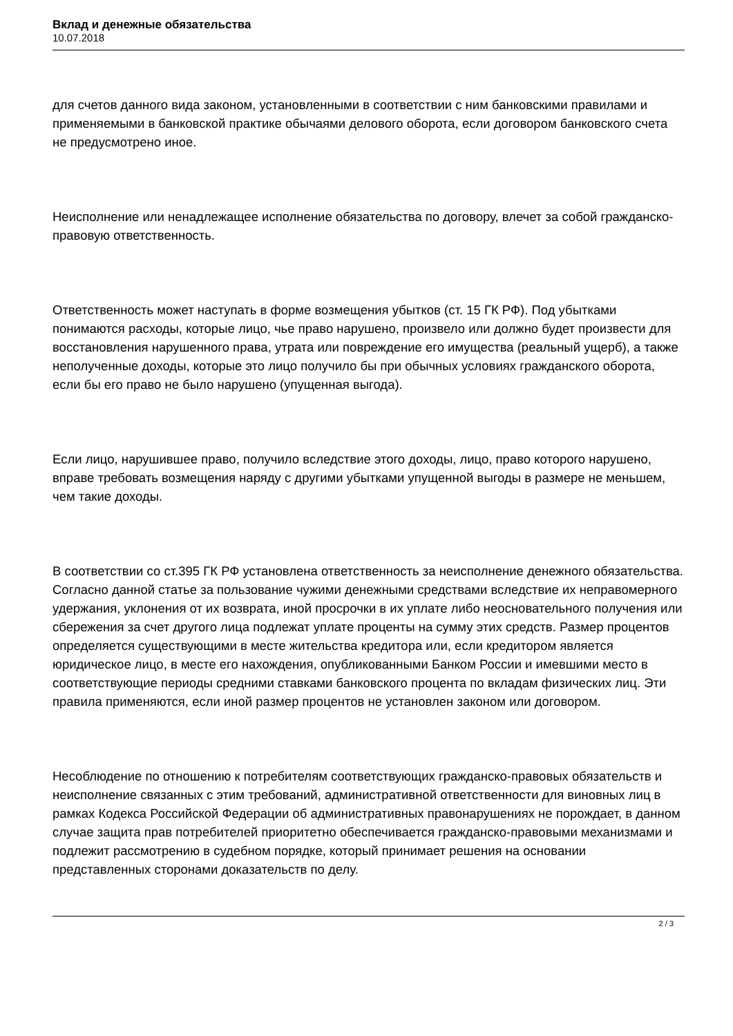Вклад и денежные обязательства
10.07.2018
для счетов данного вида законом, установленными в соответствии с ним банковскими правилами и применяемыми в банковской практике обычаями делового оборота, если договором банковского счета не предусмотрено иное.
Неисполнение или ненадлежащее исполнение обязательства по договору, влечет за собой гражданско-правовую ответственность.
Ответственность может наступать в форме возмещения убытков (ст. 15 ГК РФ). Под убытками понимаются расходы, которые лицо, чье право нарушено, произвело или должно будет произвести для восстановления нарушенного права, утрата или повреждение его имущества (реальный ущерб), а также неполученные доходы, которые это лицо получило бы при обычных условиях гражданского оборота, если бы его право не было нарушено (упущенная выгода).
Если лицо, нарушившее право, получило вследствие этого доходы, лицо, право которого нарушено, вправе требовать возмещения наряду с другими убытками упущенной выгоды в размере не меньшем, чем такие доходы.
В соответствии со ст.395 ГК РФ установлена ответственность за неисполнение денежного обязательства. Согласно данной статье за пользование чужими денежными средствами вследствие их неправомерного удержания, уклонения от их возврата, иной просрочки в их уплате либо неосновательного получения или сбережения за счет другого лица подлежат уплате проценты на сумму этих средств. Размер процентов определяется существующими в месте жительства кредитора или, если кредитором является юридическое лицо, в месте его нахождения, опубликованными Банком России и имевшими место в соответствующие периоды средними ставками банковского процента по вкладам физических лиц. Эти правила применяются, если иной размер процентов не установлен законом или договором.
Несоблюдение по отношению к потребителям соответствующих гражданско-правовых обязательств и неисполнение связанных с этим требований, административной ответственности для виновных лиц в рамках Кодекса Российской Федерации об административных правонарушениях не порождает, в данном случае защита прав потребителей приоритетно обеспечивается гражданско-правовыми механизмами и подлежит рассмотрению в судебном порядке, который принимает решения на основании представленных сторонами доказательств по делу.
2 / 3